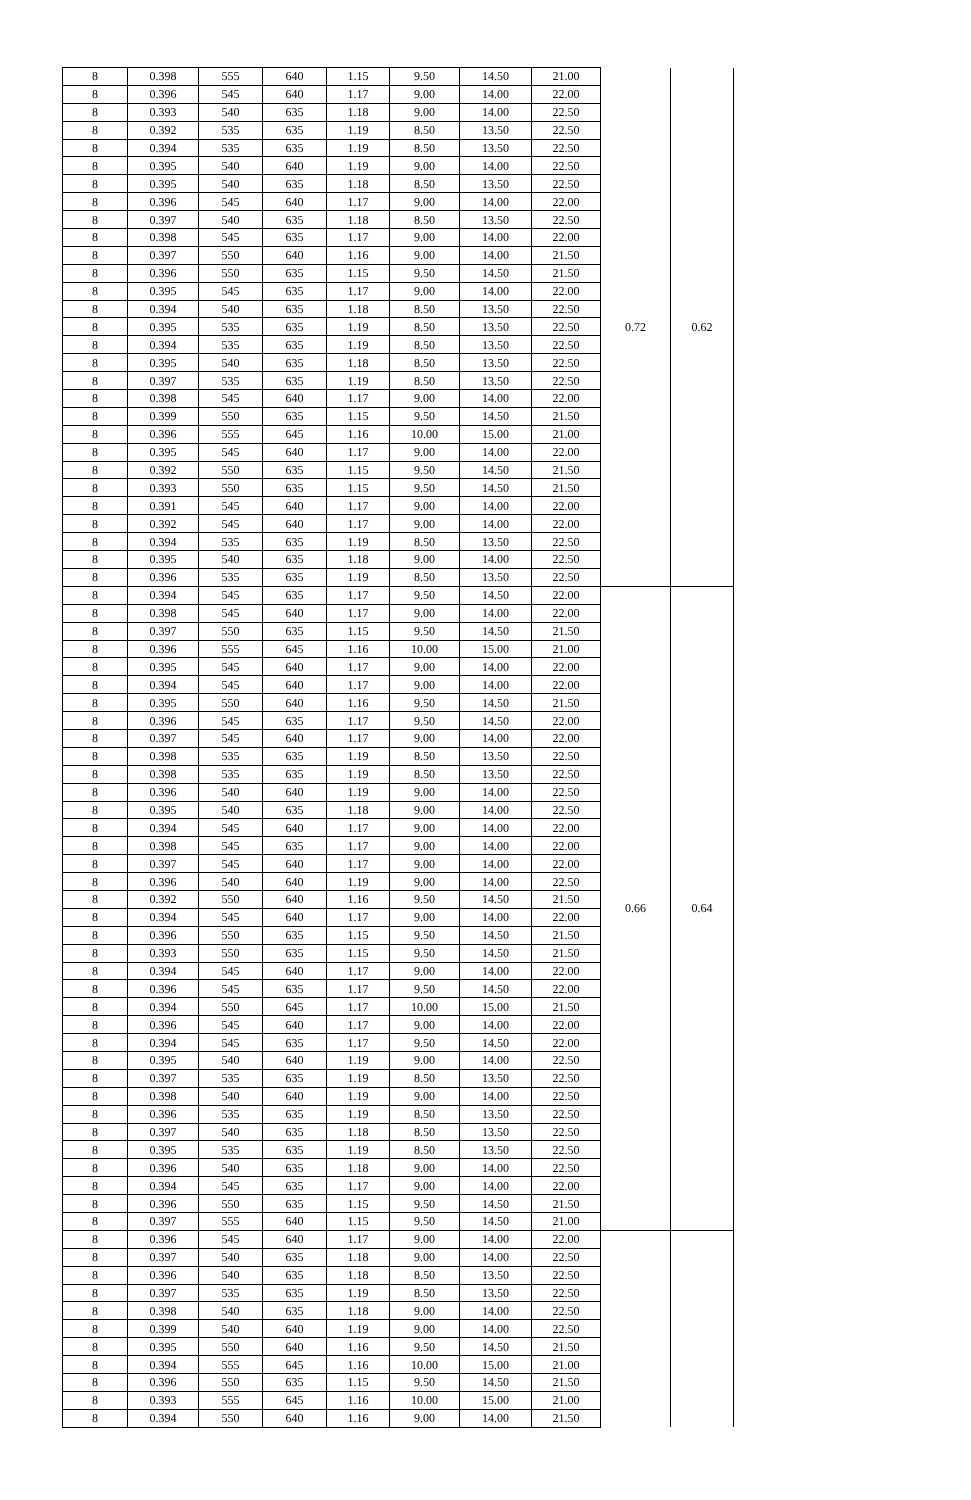| 8 | 0.398 | 555 | 640 | 1.15 | 9.50 | 14.50 | 21.00 | 0.72 | 0.62 |
| 8 | 0.396 | 545 | 640 | 1.17 | 9.00 | 14.00 | 22.00 | | |
| 8 | 0.393 | 540 | 635 | 1.18 | 9.00 | 14.00 | 22.50 | | |
| 8 | 0.392 | 535 | 635 | 1.19 | 8.50 | 13.50 | 22.50 | | |
| 8 | 0.394 | 535 | 635 | 1.19 | 8.50 | 13.50 | 22.50 | | |
| 8 | 0.395 | 540 | 640 | 1.19 | 9.00 | 14.00 | 22.50 | | |
| 8 | 0.395 | 540 | 635 | 1.18 | 8.50 | 13.50 | 22.50 | | |
| 8 | 0.396 | 545 | 640 | 1.17 | 9.00 | 14.00 | 22.00 | | |
| 8 | 0.397 | 540 | 635 | 1.18 | 8.50 | 13.50 | 22.50 | | |
| 8 | 0.398 | 545 | 635 | 1.17 | 9.00 | 14.00 | 22.00 | | |
| 8 | 0.397 | 550 | 640 | 1.16 | 9.00 | 14.00 | 21.50 | | |
| 8 | 0.396 | 550 | 635 | 1.15 | 9.50 | 14.50 | 21.50 | | |
| 8 | 0.395 | 545 | 635 | 1.17 | 9.00 | 14.00 | 22.00 | | |
| 8 | 0.394 | 540 | 635 | 1.18 | 8.50 | 13.50 | 22.50 | | |
| 8 | 0.395 | 535 | 635 | 1.19 | 8.50 | 13.50 | 22.50 | | |
| 8 | 0.394 | 535 | 635 | 1.19 | 8.50 | 13.50 | 22.50 | | |
| 8 | 0.395 | 540 | 635 | 1.18 | 8.50 | 13.50 | 22.50 | | |
| 8 | 0.397 | 535 | 635 | 1.19 | 8.50 | 13.50 | 22.50 | | |
| 8 | 0.398 | 545 | 640 | 1.17 | 9.00 | 14.00 | 22.00 | | |
| 8 | 0.399 | 550 | 635 | 1.15 | 9.50 | 14.50 | 21.50 | | |
| 8 | 0.396 | 555 | 645 | 1.16 | 10.00 | 15.00 | 21.00 | | |
| 8 | 0.395 | 545 | 640 | 1.17 | 9.00 | 14.00 | 22.00 | | |
| 8 | 0.392 | 550 | 635 | 1.15 | 9.50 | 14.50 | 21.50 | | |
| 8 | 0.393 | 550 | 635 | 1.15 | 9.50 | 14.50 | 21.50 | | |
| 8 | 0.391 | 545 | 640 | 1.17 | 9.00 | 14.00 | 22.00 | | |
| 8 | 0.392 | 545 | 640 | 1.17 | 9.00 | 14.00 | 22.00 | | |
| 8 | 0.394 | 535 | 635 | 1.19 | 8.50 | 13.50 | 22.50 | | |
| 8 | 0.395 | 540 | 635 | 1.18 | 9.00 | 14.00 | 22.50 | | |
| 8 | 0.396 | 535 | 635 | 1.19 | 8.50 | 13.50 | 22.50 | | |
| 8 | 0.394 | 545 | 635 | 1.17 | 9.50 | 14.50 | 22.00 | 0.66 | 0.64 |
| 8 | 0.398 | 545 | 640 | 1.17 | 9.00 | 14.00 | 22.00 | | |
| 8 | 0.397 | 550 | 635 | 1.15 | 9.50 | 14.50 | 21.50 | | |
| 8 | 0.396 | 555 | 645 | 1.16 | 10.00 | 15.00 | 21.00 | | |
| 8 | 0.395 | 545 | 640 | 1.17 | 9.00 | 14.00 | 22.00 | | |
| 8 | 0.394 | 545 | 640 | 1.17 | 9.00 | 14.00 | 22.00 | | |
| 8 | 0.395 | 550 | 640 | 1.16 | 9.50 | 14.50 | 21.50 | | |
| 8 | 0.396 | 545 | 635 | 1.17 | 9.50 | 14.50 | 22.00 | | |
| 8 | 0.397 | 545 | 640 | 1.17 | 9.00 | 14.00 | 22.00 | | |
| 8 | 0.398 | 535 | 635 | 1.19 | 8.50 | 13.50 | 22.50 | | |
| 8 | 0.398 | 535 | 635 | 1.19 | 8.50 | 13.50 | 22.50 | | |
| 8 | 0.396 | 540 | 640 | 1.19 | 9.00 | 14.00 | 22.50 | | |
| 8 | 0.395 | 540 | 635 | 1.18 | 9.00 | 14.00 | 22.50 | | |
| 8 | 0.394 | 545 | 640 | 1.17 | 9.00 | 14.00 | 22.00 | | |
| 8 | 0.398 | 545 | 635 | 1.17 | 9.00 | 14.00 | 22.00 | | |
| 8 | 0.397 | 545 | 640 | 1.17 | 9.00 | 14.00 | 22.00 | | |
| 8 | 0.396 | 540 | 640 | 1.19 | 9.00 | 14.00 | 22.50 | | |
| 8 | 0.392 | 550 | 640 | 1.16 | 9.50 | 14.50 | 21.50 | | |
| 8 | 0.394 | 545 | 640 | 1.17 | 9.00 | 14.00 | 22.00 | | |
| 8 | 0.396 | 550 | 635 | 1.15 | 9.50 | 14.50 | 21.50 | | |
| 8 | 0.393 | 550 | 635 | 1.15 | 9.50 | 14.50 | 21.50 | | |
| 8 | 0.394 | 545 | 640 | 1.17 | 9.00 | 14.00 | 22.00 | | |
| 8 | 0.396 | 545 | 635 | 1.17 | 9.50 | 14.50 | 22.00 | | |
| 8 | 0.394 | 550 | 645 | 1.17 | 10.00 | 15.00 | 21.50 | | |
| 8 | 0.396 | 545 | 640 | 1.17 | 9.00 | 14.00 | 22.00 | | |
| 8 | 0.394 | 545 | 635 | 1.17 | 9.50 | 14.50 | 22.00 | | |
| 8 | 0.395 | 540 | 640 | 1.19 | 9.00 | 14.00 | 22.50 | | |
| 8 | 0.397 | 535 | 635 | 1.19 | 8.50 | 13.50 | 22.50 | | |
| 8 | 0.398 | 540 | 640 | 1.19 | 9.00 | 14.00 | 22.50 | | |
| 8 | 0.396 | 535 | 635 | 1.19 | 8.50 | 13.50 | 22.50 | | |
| 8 | 0.397 | 540 | 635 | 1.18 | 8.50 | 13.50 | 22.50 | | |
| 8 | 0.395 | 535 | 635 | 1.19 | 8.50 | 13.50 | 22.50 | | |
| 8 | 0.396 | 540 | 635 | 1.18 | 9.00 | 14.00 | 22.50 | | |
| 8 | 0.394 | 545 | 635 | 1.17 | 9.00 | 14.00 | 22.00 | | |
| 8 | 0.396 | 550 | 635 | 1.15 | 9.50 | 14.50 | 21.50 | | |
| 8 | 0.397 | 555 | 640 | 1.15 | 9.50 | 14.50 | 21.00 | | |
| 8 | 0.396 | 545 | 640 | 1.17 | 9.00 | 14.00 | 22.00 | | |
| 8 | 0.397 | 540 | 635 | 1.18 | 9.00 | 14.00 | 22.50 | | |
| 8 | 0.396 | 540 | 635 | 1.18 | 8.50 | 13.50 | 22.50 | | |
| 8 | 0.397 | 535 | 635 | 1.19 | 8.50 | 13.50 | 22.50 | | |
| 8 | 0.398 | 540 | 635 | 1.18 | 9.00 | 14.00 | 22.50 | | |
| 8 | 0.399 | 540 | 640 | 1.19 | 9.00 | 14.00 | 22.50 | | |
| 8 | 0.395 | 550 | 640 | 1.16 | 9.50 | 14.50 | 21.50 | | |
| 8 | 0.394 | 555 | 645 | 1.16 | 10.00 | 15.00 | 21.00 | | |
| 8 | 0.396 | 550 | 635 | 1.15 | 9.50 | 14.50 | 21.50 | | |
| 8 | 0.393 | 555 | 645 | 1.16 | 10.00 | 15.00 | 21.00 | | |
| 8 | 0.394 | 550 | 640 | 1.16 | 9.00 | 14.00 | 21.50 | | |